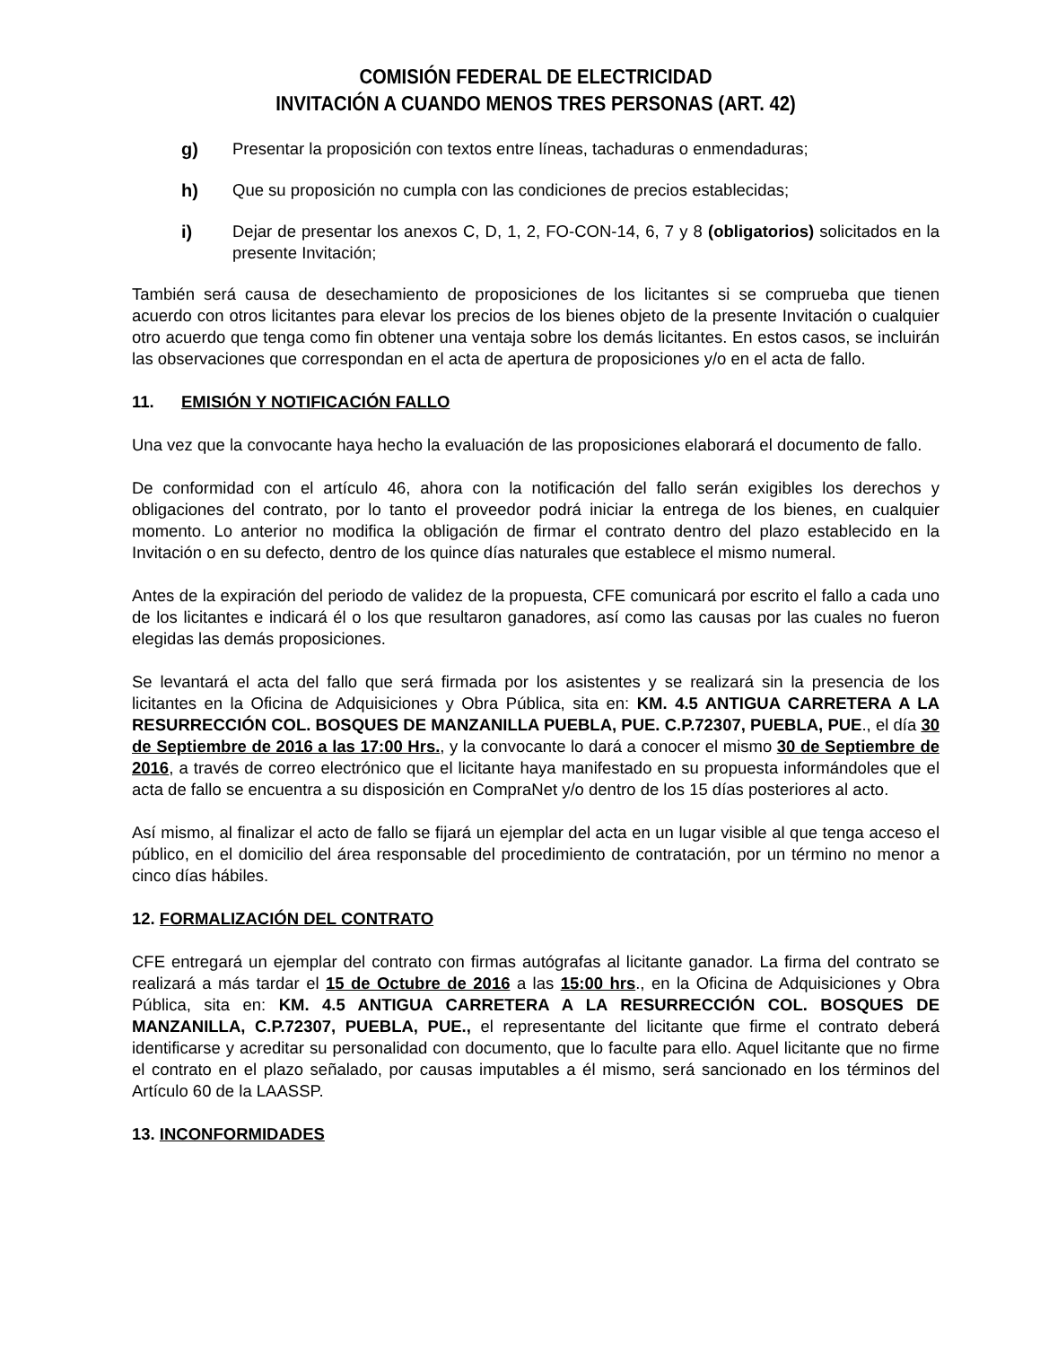COMISIÓN FEDERAL DE ELECTRICIDAD
INVITACIÓN A CUANDO MENOS TRES PERSONAS (ART. 42)
g) Presentar la proposición con textos entre líneas, tachaduras o enmendaduras;
h) Que su proposición no cumpla con las condiciones de precios establecidas;
i) Dejar de presentar los anexos C, D, 1, 2, FO-CON-14, 6, 7 y 8 (obligatorios) solicitados en la presente Invitación;
También será causa de desechamiento de proposiciones de los licitantes si se comprueba que tienen acuerdo con otros licitantes para elevar los precios de los bienes objeto de la presente Invitación o cualquier otro acuerdo que tenga como fin obtener una ventaja sobre los demás licitantes. En estos casos, se incluirán las observaciones que correspondan en el acta de apertura de proposiciones y/o en el acta de fallo.
11. EMISIÓN Y NOTIFICACIÓN FALLO
Una vez que la convocante haya hecho la evaluación de las proposiciones elaborará el documento de fallo.
De conformidad con el artículo 46, ahora con la notificación del fallo serán exigibles los derechos y obligaciones del contrato, por lo tanto el proveedor podrá iniciar la entrega de los bienes, en cualquier momento. Lo anterior no modifica la obligación de firmar el contrato dentro del plazo establecido en la Invitación o en su defecto, dentro de los quince días naturales que establece el mismo numeral.
Antes de la expiración del periodo de validez de la propuesta, CFE comunicará por escrito el fallo a cada uno de los licitantes e indicará él o los que resultaron ganadores, así como las causas por las cuales no fueron elegidas las demás proposiciones.
Se levantará el acta del fallo que será firmada por los asistentes y se realizará sin la presencia de los licitantes en la Oficina de Adquisiciones y Obra Pública, sita en: KM. 4.5 ANTIGUA CARRETERA A LA RESURRECCIÓN COL. BOSQUES DE MANZANILLA PUEBLA, PUE. C.P.72307, PUEBLA, PUE., el día 30 de Septiembre de 2016 a las 17:00 Hrs., y la convocante lo dará a conocer el mismo 30 de Septiembre de 2016, a través de correo electrónico que el licitante haya manifestado en su propuesta informándoles que el acta de fallo se encuentra a su disposición en CompraNet y/o dentro de los 15 días posteriores al acto.
Así mismo, al finalizar el acto de fallo se fijará un ejemplar del acta en un lugar visible al que tenga acceso el público, en el domicilio del área responsable del procedimiento de contratación, por un término no menor a cinco días hábiles.
12. FORMALIZACIÓN DEL CONTRATO
CFE entregará un ejemplar del contrato con firmas autógrafas al licitante ganador. La firma del contrato se realizará a más tardar el 15 de Octubre de 2016 a las 15:00 hrs., en la Oficina de Adquisiciones y Obra Pública, sita en: KM. 4.5 ANTIGUA CARRETERA A LA RESURRECCIÓN COL. BOSQUES DE MANZANILLA, C.P.72307, PUEBLA, PUE., el representante del licitante que firme el contrato deberá identificarse y acreditar su personalidad con documento, que lo faculte para ello. Aquel licitante que no firme el contrato en el plazo señalado, por causas imputables a él mismo, será sancionado en los términos del Artículo 60 de la LAASSP.
13. INCONFORMIDADES